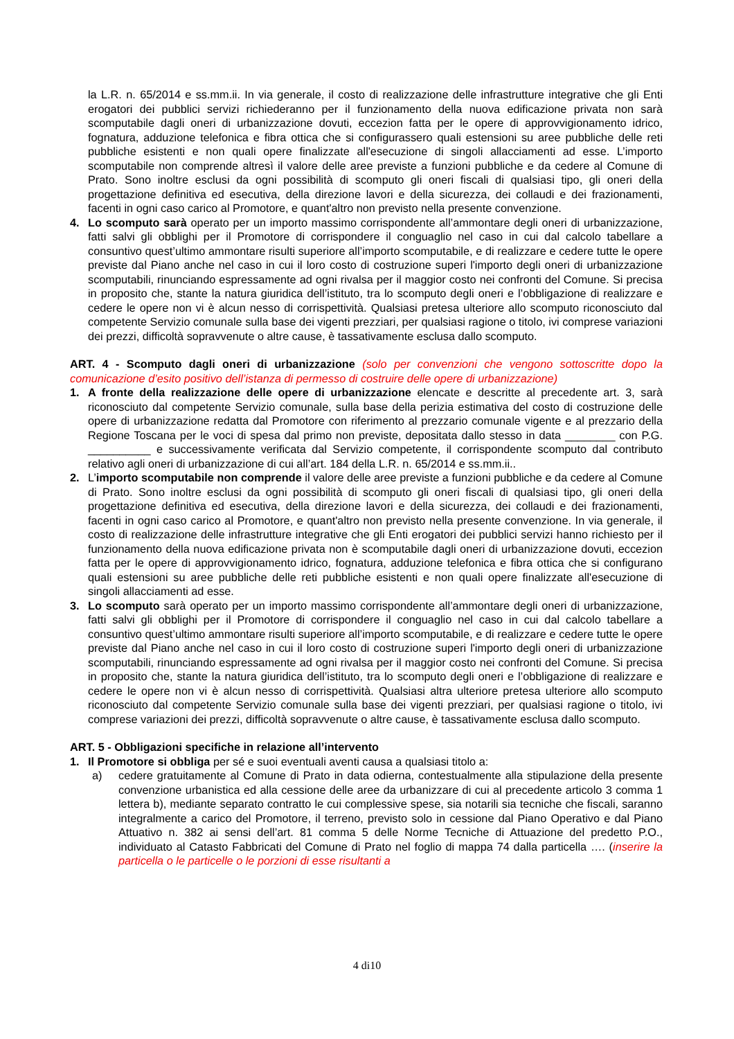la L.R. n. 65/2014 e ss.mm.ii. In via generale, il costo di realizzazione delle infrastrutture integrative che gli Enti erogatori dei pubblici servizi richiederanno per il funzionamento della nuova edificazione privata non sarà scomputabile dagli oneri di urbanizzazione dovuti, eccezion fatta per le opere di approvvigionamento idrico, fognatura, adduzione telefonica e fibra ottica che si configurassero quali estensioni su aree pubbliche delle reti pubbliche esistenti e non quali opere finalizzate all'esecuzione di singoli allacciamenti ad esse. L’importo scomputabile non comprende altresì il valore delle aree previste a funzioni pubbliche e da cedere al Comune di Prato. Sono inoltre esclusi da ogni possibilità di scomputo gli oneri fiscali di qualsiasi tipo, gli oneri della progettazione definitiva ed esecutiva, della direzione lavori e della sicurezza, dei collaudi e dei frazionamenti, facenti in ogni caso carico al Promotore, e quant'altro non previsto nella presente convenzione.
4. Lo scomputo sarà operato per un importo massimo corrispondente all’ammontare degli oneri di urbanizzazione, fatti salvi gli obblighi per il Promotore di corrispondere il conguaglio nel caso in cui dal calcolo tabellare a consuntivo quest’ultimo ammontare risulti superiore all’importo scomputabile, e di realizzare e cedere tutte le opere previste dal Piano anche nel caso in cui il loro costo di costruzione superi l'importo degli oneri di urbanizzazione scomputabili, rinunciando espressamente ad ogni rivalsa per il maggior costo nei confronti del Comune. Si precisa in proposito che, stante la natura giuridica dell’istituto, tra lo scomputo degli oneri e l’obbligazione di realizzare e cedere le opere non vi è alcun nesso di corrispettività. Qualsiasi pretesa ulteriore allo scomputo riconosciuto dal competente Servizio comunale sulla base dei vigenti prezziari, per qualsiasi ragione o titolo, ivi comprese variazioni dei prezzi, difficoltà sopravvenute o altre cause, è tassativamente esclusa dallo scomputo.
ART. 4 - Scomputo dagli oneri di urbanizzazione (solo per convenzioni che vengono sottoscritte dopo la comunicazione d’esito positivo dell’istanza di permesso di costruire delle opere di urbanizzazione)
1. A fronte della realizzazione delle opere di urbanizzazione elencate e descritte al precedente art. 3, sarà riconosciuto dal competente Servizio comunale, sulla base della perizia estimativa del costo di costruzione delle opere di urbanizzazione redatta dal Promotore con riferimento al prezzario comunale vigente e al prezzario della Regione Toscana per le voci di spesa dal primo non previste, depositata dallo stesso in data ________ con P.G. __________ e successivamente verificata dal Servizio competente, il corrispondente scomputo dal contributo relativo agli oneri di urbanizzazione di cui all’art. 184 della L.R. n. 65/2014 e ss.mm.ii..
2. L’importo scomputabile non comprende il valore delle aree previste a funzioni pubbliche e da cedere al Comune di Prato. Sono inoltre esclusi da ogni possibilità di scomputo gli oneri fiscali di qualsiasi tipo, gli oneri della progettazione definitiva ed esecutiva, della direzione lavori e della sicurezza, dei collaudi e dei frazionamenti, facenti in ogni caso carico al Promotore, e quant'altro non previsto nella presente convenzione. In via generale, il costo di realizzazione delle infrastrutture integrative che gli Enti erogatori dei pubblici servizi hanno richiesto per il funzionamento della nuova edificazione privata non è scomputabile dagli oneri di urbanizzazione dovuti, eccezion fatta per le opere di approvvigionamento idrico, fognatura, adduzione telefonica e fibra ottica che si configurano quali estensioni su aree pubbliche delle reti pubbliche esistenti e non quali opere finalizzate all'esecuzione di singoli allacciamenti ad esse.
3. Lo scomputo sarà operato per un importo massimo corrispondente all’ammontare degli oneri di urbanizzazione, fatti salvi gli obblighi per il Promotore di corrispondere il conguaglio nel caso in cui dal calcolo tabellare a consuntivo quest’ultimo ammontare risulti superiore all’importo scomputabile, e di realizzare e cedere tutte le opere previste dal Piano anche nel caso in cui il loro costo di costruzione superi l'importo degli oneri di urbanizzazione scomputabili, rinunciando espressamente ad ogni rivalsa per il maggior costo nei confronti del Comune. Si precisa in proposito che, stante la natura giuridica dell’istituto, tra lo scomputo degli oneri e l’obbligazione di realizzare e cedere le opere non vi è alcun nesso di corrispettività. Qualsiasi altra ulteriore pretesa ulteriore allo scomputo riconosciuto dal competente Servizio comunale sulla base dei vigenti prezziari, per qualsiasi ragione o titolo, ivi comprese variazioni dei prezzi, difficoltà sopravvenute o altre cause, è tassativamente esclusa dallo scomputo.
ART. 5 - Obbligazioni specifiche in relazione all’intervento
1. Il Promotore si obbliga per sé e suoi eventuali aventi causa a qualsiasi titolo a:
a) cedere gratuitamente al Comune di Prato in data odierna, contestualmente alla stipulazione della presente convenzione urbanistica ed alla cessione delle aree da urbanizzare di cui al precedente articolo 3 comma 1 lettera b), mediante separato contratto le cui complessive spese, sia notarili sia tecniche che fiscali, saranno integralmente a carico del Promotore, il terreno, previsto solo in cessione dal Piano Operativo e dal Piano Attuativo n. 382 ai sensi dell’art. 81 comma 5 delle Norme Tecniche di Attuazione del predetto P.O., individuato al Catasto Fabbricati del Comune di Prato nel foglio di mappa 74 dalla particella …. (inserire la particella o le particelle o le porzioni di esse risultanti a
4 di10